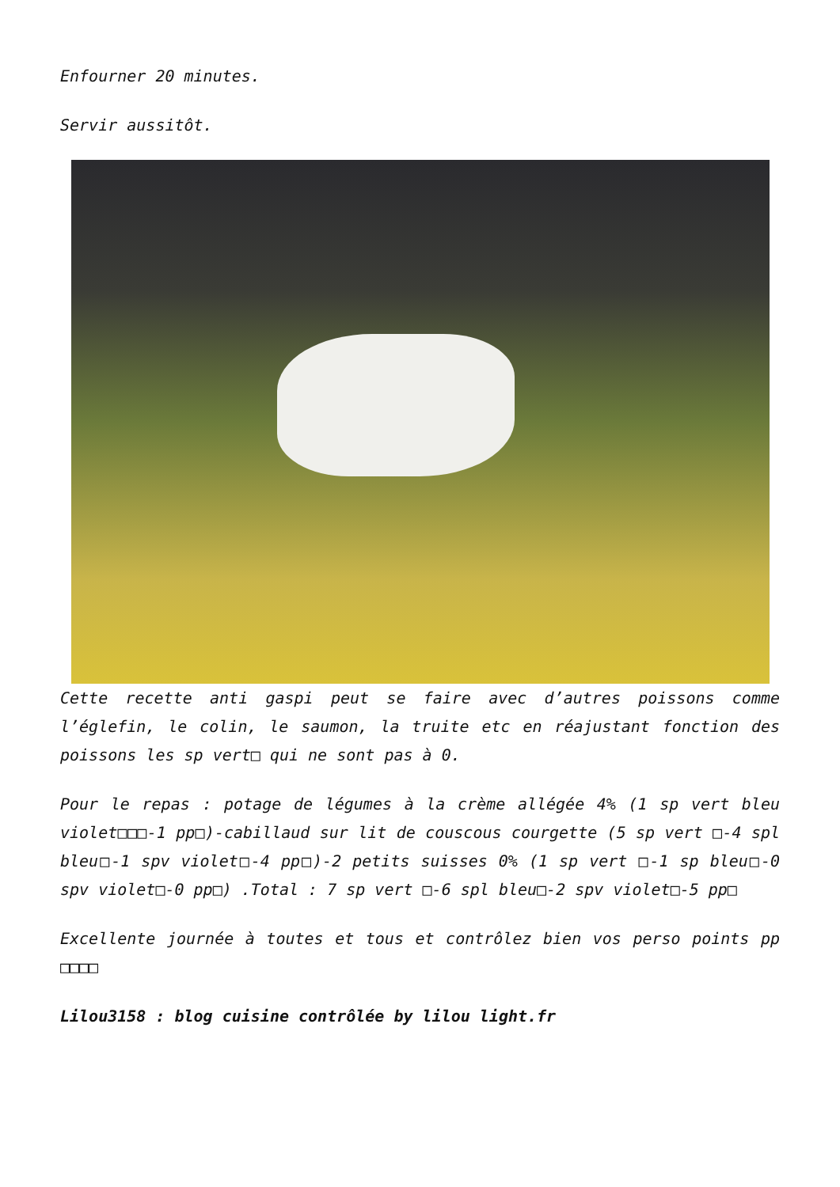Enfourner 20 minutes.
Servir aussitôt.
Cette recette anti gaspi peut se faire avec d’autres poissons comme l’églefin, le colin, le saumon, la truite etc en réajustant fonction des poissons les sp vert□ qui ne sont pas à 0.
Pour le repas : potage de légumes à la crème allégée 4% (1 sp vert bleu violet□□□-1 pp□)-cabillaud sur lit de couscous courgette (5 sp vert □-4 spl bleu□-1 spv violet□-4 pp□)-2 petits suisses 0% (1 sp vert □-1 sp bleu□-0 spv violet□-0 pp□) .Total : 7 sp vert □-6 spl bleu□-2 spv violet□-5 pp□
Excellente journée à toutes et tous et contrôlez bien vos perso points pp □□□□
Lilou3158 : blog cuisine contrôlée by lilou light.fr